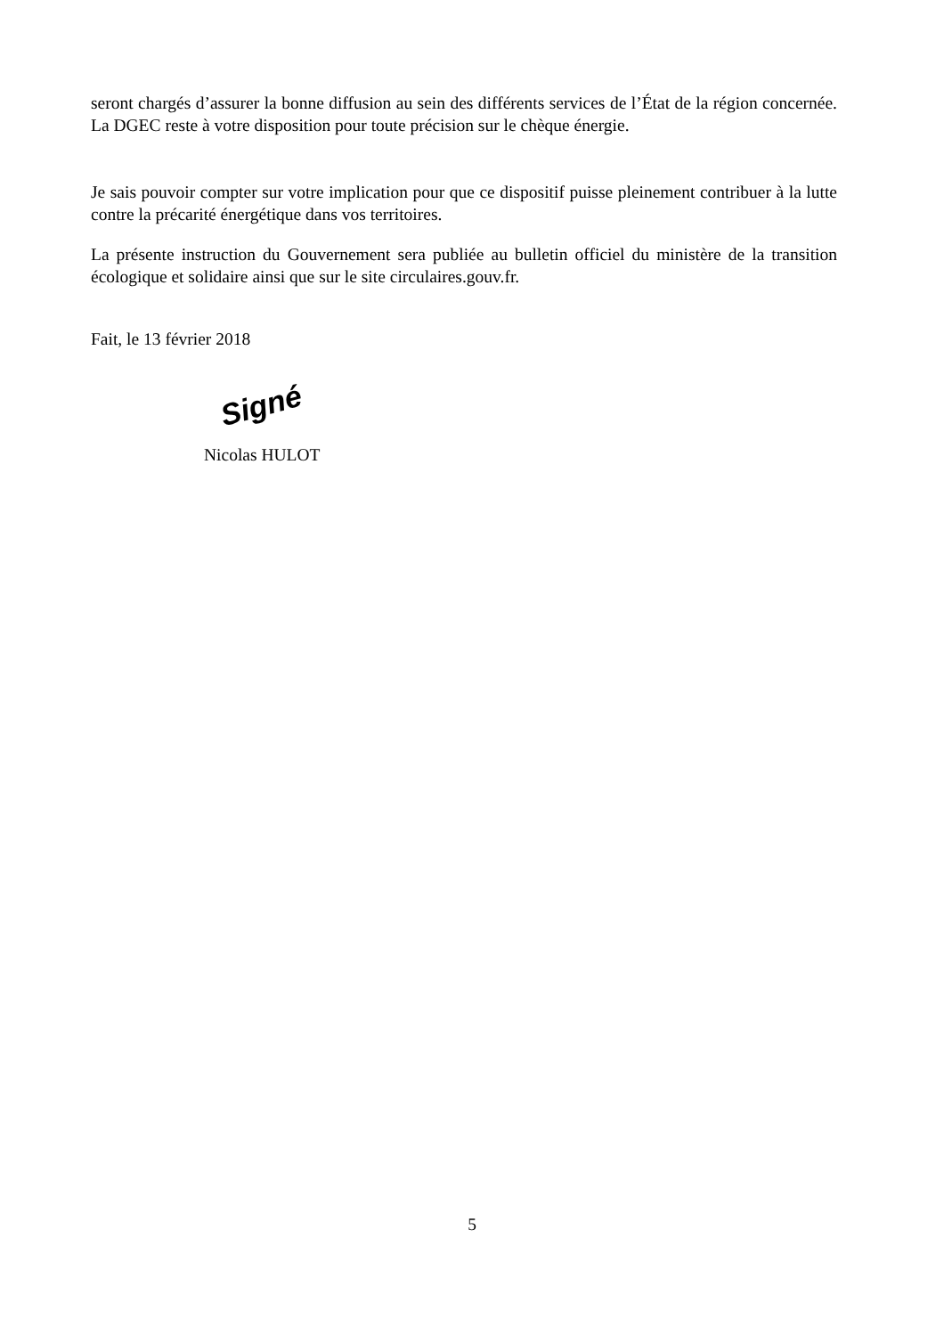seront chargés d’assurer la bonne diffusion au sein des différents services de l’État de la région concernée. La DGEC reste à votre disposition pour toute précision sur le chèque énergie.
Je sais pouvoir compter sur votre implication pour que ce dispositif puisse pleinement contribuer à la lutte contre la précarité énergétique dans vos territoires.
La présente instruction du Gouvernement sera publiée au bulletin officiel du ministère de la transition écologique et solidaire ainsi que sur le site circulaires.gouv.fr.
Fait, le 13 février 2018
Signé
Nicolas HULOT
5